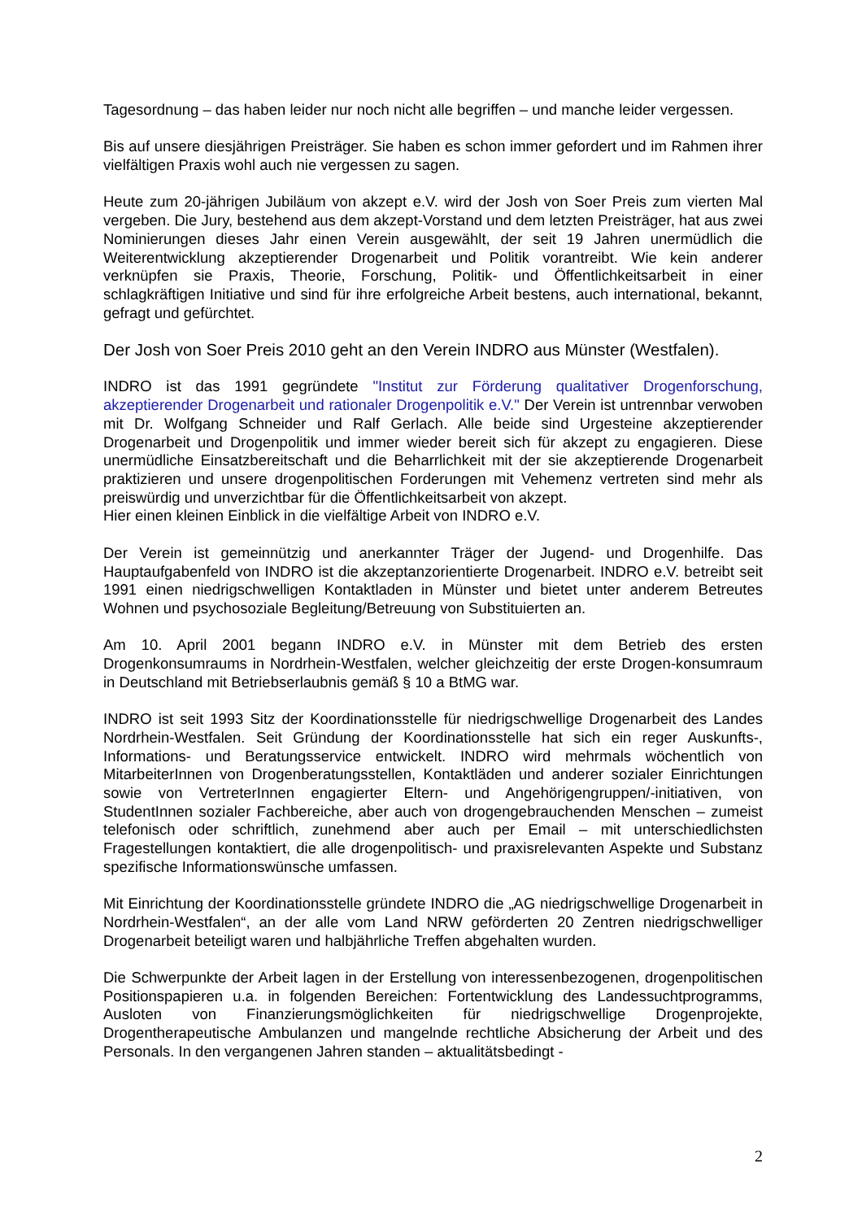Tagesordnung – das haben leider nur noch nicht alle begriffen – und manche leider vergessen.
Bis auf unsere diesjährigen Preisträger. Sie haben es schon immer gefordert und im Rahmen ihrer vielfältigen Praxis wohl auch nie vergessen zu sagen.
Heute zum 20-jährigen Jubiläum von akzept e.V. wird der Josh von Soer Preis zum vierten Mal vergeben. Die Jury, bestehend aus dem akzept-Vorstand und dem letzten Preisträger, hat aus zwei Nominierungen dieses Jahr einen Verein ausgewählt, der seit 19 Jahren unermüdlich die Weiterentwicklung akzeptierender Drogenarbeit und Politik vorantreibt. Wie kein anderer verknüpfen sie Praxis, Theorie, Forschung, Politik- und Öffentlichkeitsarbeit in einer schlagkräftigen Initiative und sind für ihre erfolgreiche Arbeit bestens, auch international, bekannt, gefragt und gefürchtet.
Der Josh von Soer Preis 2010 geht an den Verein INDRO aus Münster (Westfalen).
INDRO ist das 1991 gegründete "Institut zur Förderung qualitativer Drogenforschung, akzeptierender Drogenarbeit und rationaler Drogenpolitik e.V." Der Verein ist untrennbar verwoben mit Dr. Wolfgang Schneider und Ralf Gerlach. Alle beide sind Urgesteine akzeptierender Drogenarbeit und Drogenpolitik und immer wieder bereit sich für akzept zu engagieren. Diese unermüdliche Einsatzbereitschaft und die Beharrlichkeit mit der sie akzeptierende Drogenarbeit praktizieren und unsere drogenpolitischen Forderungen mit Vehemenz vertreten sind mehr als preiswürdig und unverzichtbar für die Öffentlichkeitsarbeit von akzept.
Hier einen kleinen Einblick in die vielfältige Arbeit von INDRO e.V.
Der Verein ist gemeinnützig und anerkannter Träger der Jugend- und Drogenhilfe. Das Hauptaufgabenfeld von INDRO ist die akzeptanzorientierte Drogenarbeit. INDRO e.V. betreibt seit 1991 einen niedrigschwelligen Kontaktladen in Münster und bietet unter anderem Betreutes Wohnen und psychosoziale Begleitung/Betreuung von Substituierten an.
Am 10. April 2001 begann INDRO e.V. in Münster mit dem Betrieb des ersten Drogenkonsumraums in Nordrhein-Westfalen, welcher gleichzeitig der erste Drogen-konsumraum in Deutschland mit Betriebserlaubnis gemäß § 10 a BtMG war.
INDRO ist seit 1993 Sitz der Koordinationsstelle für niedrigschwellige Drogenarbeit des Landes Nordrhein-Westfalen. Seit Gründung der Koordinationsstelle hat sich ein reger Auskunfts-, Informations- und Beratungsservice entwickelt. INDRO wird mehrmals wöchentlich von MitarbeiterInnen von Drogenberatungsstellen, Kontaktläden und anderer sozialer Einrichtungen sowie von VertreterInnen engagierter Eltern- und Angehörigengruppen/-initiativen, von StudentInnen sozialer Fachbereiche, aber auch von drogengebrauchenden Menschen – zumeist telefonisch oder schriftlich, zunehmend aber auch per Email – mit unterschiedlichsten Fragestellungen kontaktiert, die alle drogenpolitisch- und praxisrelevanten Aspekte und Substanz spezifische Informationswünsche umfassen.
Mit Einrichtung der Koordinationsstelle gründete INDRO die „AG niedrigschwellige Drogenarbeit in Nordrhein-Westfalen“, an der alle vom Land NRW geförderten 20 Zentren niedrigschwelliger Drogenarbeit beteiligt waren und halbjährliche Treffen abgehalten wurden.
Die Schwerpunkte der Arbeit lagen in der Erstellung von interessenbezogenen, drogenpolitischen Positionspapieren u.a. in folgenden Bereichen: Fortentwicklung des Landessuchtprogramms, Ausloten von Finanzierungsmöglichkeiten für niedrigschwellige Drogenprojekte, Drogentherapeutische Ambulanzen und mangelnde rechtliche Absicherung der Arbeit und des Personals. In den vergangenen Jahren standen – aktualitätsbedingt -
2